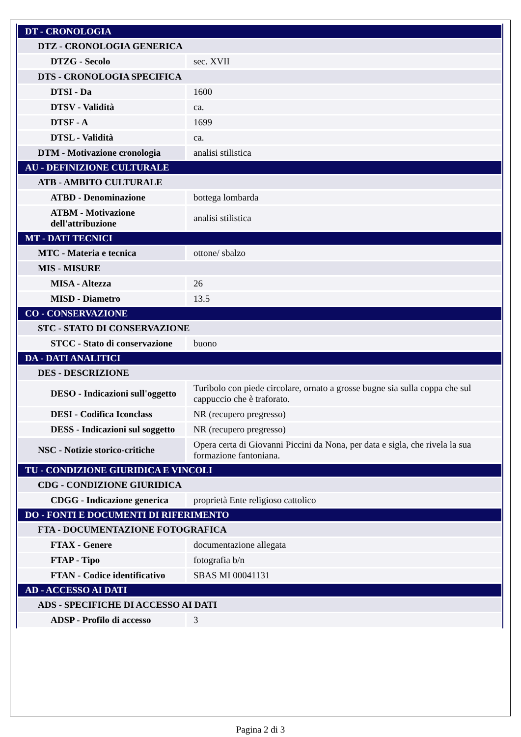| DT - CRONOLOGIA | |
| DTZ - CRONOLOGIA GENERICA | |
| DTZG - Secolo | sec. XVII |
| DTS - CRONOLOGIA SPECIFICA | |
| DTSI - Da | 1600 |
| DTSV - Validità | ca. |
| DTSF - A | 1699 |
| DTSL - Validità | ca. |
| DTM - Motivazione cronologia | analisi stilistica |
| AU - DEFINIZIONE CULTURALE | |
| ATB - AMBITO CULTURALE | |
| ATBD - Denominazione | bottega lombarda |
| ATBM - Motivazione dell'attribuzione | analisi stilistica |
| MT - DATI TECNICI | |
| MTC - Materia e tecnica | ottone/ sbalzo |
| MIS - MISURE | |
| MISA - Altezza | 26 |
| MISD - Diametro | 13.5 |
| CO - CONSERVAZIONE | |
| STC - STATO DI CONSERVAZIONE | |
| STCC - Stato di conservazione | buono |
| DA - DATI ANALITICI | |
| DES - DESCRIZIONE | |
| DESO - Indicazioni sull'oggetto | Turibolo con piede circolare, ornato a grosse bugne sia sulla coppa che sul cappuccio che è traforato. |
| DESI - Codifica Iconclass | NR (recupero pregresso) |
| DESS - Indicazioni sul soggetto | NR (recupero pregresso) |
| NSC - Notizie storico-critiche | Opera certa di Giovanni Piccini da Nona, per data e sigla, che rivela la sua formazione fantoniana. |
| TU - CONDIZIONE GIURIDICA E VINCOLI | |
| CDG - CONDIZIONE GIURIDICA | |
| CDGG - Indicazione generica | proprietà Ente religioso cattolico |
| DO - FONTI E DOCUMENTI DI RIFERIMENTO | |
| FTA - DOCUMENTAZIONE FOTOGRAFICA | |
| FTAX - Genere | documentazione allegata |
| FTAP - Tipo | fotografia b/n |
| FTAN - Codice identificativo | SBAS MI 00041131 |
| AD - ACCESSO AI DATI | |
| ADS - SPECIFICHE DI ACCESSO AI DATI | |
| ADSP - Profilo di accesso | 3 |
Pagina 2 di 3